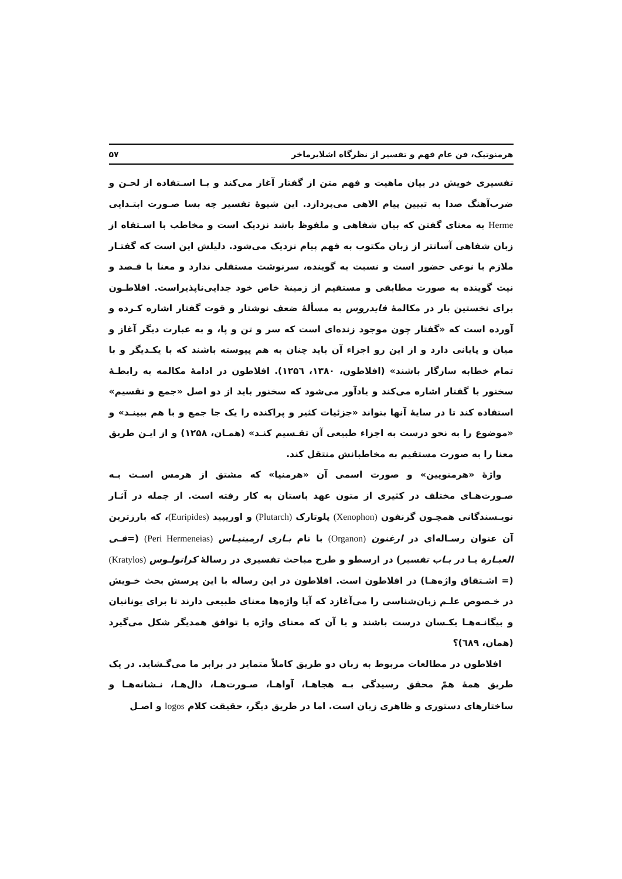هرمنوتیک، فن عام فهم و تفسیر از نظرگاه اشلایرماخر ۵۷
تفسیری خویش در بیان ماهیت و فهم متن از گفتار آغاز می‌کند و بـا اسـتفاده از لحـن و ضرب‌آهنگ صدا به تبیین پیام الاهی می‌پردازد. این شیوهٔ تفسیر چه بسا صـورت ابتـدایی Herme به معنای گفتن که بیان شفاهی و ملفوظ باشد نزدیک است و مخاطب با اسـتفاه از زبان شفاهی آسانتر از زبان مکتوب به فهم پیام نزدیک می‌شود. دلیلش این است که گفتـار ملازم با نوعی حضور است و نسبت به گوینده، سرنوشت مستقلی ندارد و معنا با قـصد و نیت گوینده به صورت مطابقی و مستقیم از زمینهٔ خاص خود جدایی‌ناپذیراست. افلاطـون برای نخستین بار در مکالمهٔ فایدروس به مسألهٔ ضعف نوشتار و قوت گفتار اشاره کـرده و آورده است که «گفتار چون موجود زنده‌ای است که سر و تن و پا، و به عبارت دیگر آغاز و میان و پایانی دارد و از این رو اجزاء آن باید چنان به هم پیوسته باشند که با یکـدیگر و با تمام خطابه سازگار باشند» (افلاطون، ۱۳۸۰، ۱۲۵٦). افلاطون در ادامهٔ مکالمه به رابطـهٔ سخنور با گفتار اشاره می‌کند و یادآور می‌شود که سخنور باید از دو اصل «جمع و تقسیم» استفاده کند تا در سایهٔ آنها بتواند «جزئیات کثیر و پراکنده را یک جا جمع و با هم ببینـد» و «موضوع را به نحو درست به اجزاء طبیعی آن تقـسیم کنـد» (همـان، ۱۲۵۸) و از ایـن طریق معنا را به صورت مستقیم به مخاطبانش منتقل کند.
واژهٔ «هرمنویین» و صورت اسمی آن «هرمنیا» که مشتق از هرمس اسـت بـه صـورت‌هـای مختلف در کثیری از متون عهد باستان به کار رفته است. از جمله در آثـار نویـسندگانی همچـون گزنفون (Xenophon) پلوتارک (Plutarch) و اوریپید (Euripides)، که بارزترین آن عنوان رسـاله‌ای در ارغنون (Organon) با نام بـاری ارمینیـاس (Peri Hermeneias) (=فـی العبـارة یـا در بـاب تفسیر) در ارسطو و طرح مباحث تفسیری در رسالهٔ کراتولـوس (Kratylos) (= اشـتقاق واژه‌هـا) در افلاطون است. افلاطون در این رساله با این پرسش بحث خـویش در خـصوص علـم زبان‌شناسی را می‌آغازد که آیا واژه‌ها معنای طبیعی دارند تا برای یونانیان و بیگانـه‌هـا یکـسان درست باشند و یا آن که معنای واژه با توافق همدیگر شکل می‌گیرد (همان، ٦٨٩)؟
افلاطون در مطالعات مربوط به زبان دو طریق کاملاً متمایز در برابر ما می‌گـشاید. در یک طریق همهٔ همّ محقق رسیدگی بـه هجاهـا، آواهـا، صـورت‌هـا، دال‌هـا، نـشانه‌هـا و ساختارهای دستوری و ظاهری زبان است. اما در طریق دیگر، حقیقت کلام logos و اصـل